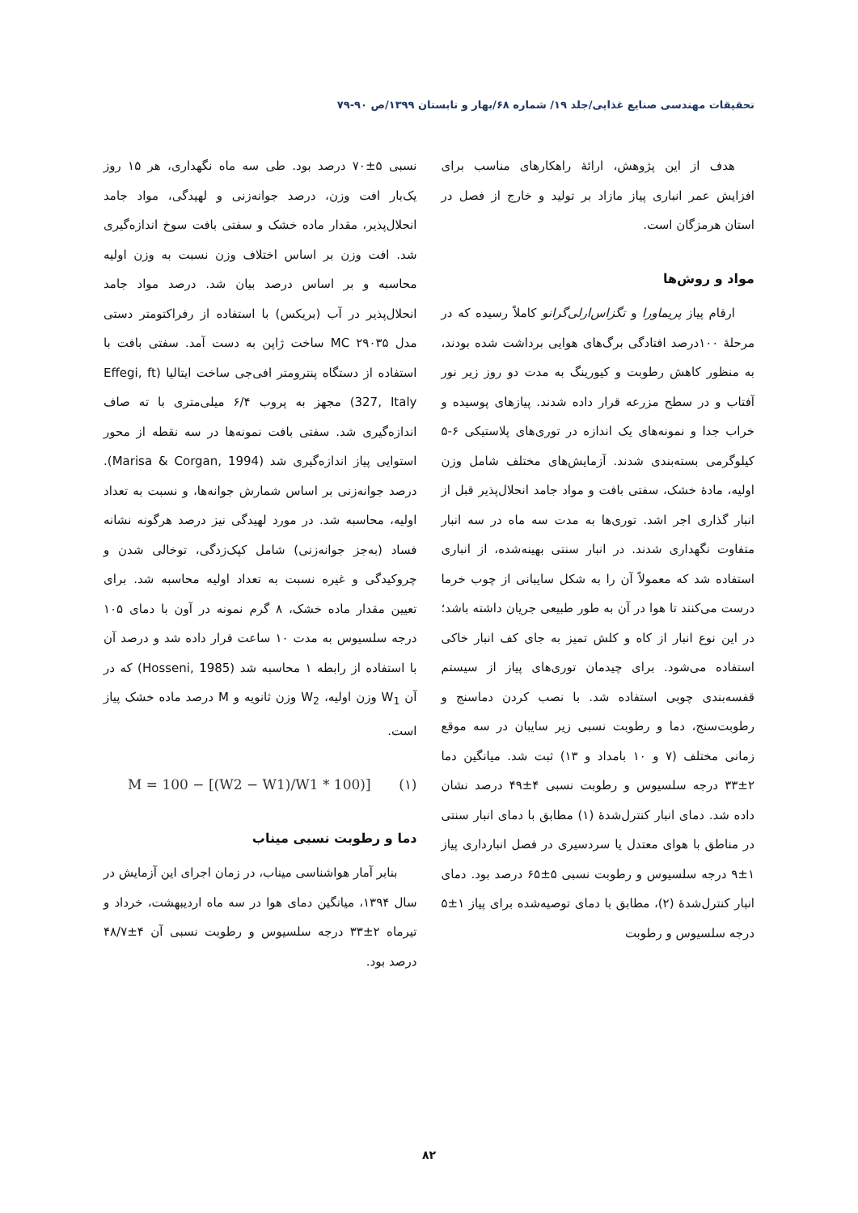تحقیقات مهندسی صنایع غذایی/جلد ۱۹/ شماره ۶۸/بهار و تابستان ۱۳۹۹/ص ۹۰-۷۹
هدف از این پژوهش، ارائهٔ راهکارهای مناسب برای افزایش عمر انباری پیاز مازاد بر تولید و خارج از فصل در استان هرمزگان است.
مواد و روش‌ها
ارقام پیاز پریماورا و تگزاس‌ارلی‌گرانو کاملاً رسیده که در مرحلهٔ ۱۰۰درصد افتادگی برگ‌های هوایی برداشت شده بودند، به منظور کاهش رطوبت و کیورینگ به مدت دو روز زیر نور آفتاب و در سطح مزرعه قرار داده شدند. پیازهای پوسیده و خراب جدا و نمونه‌های یک اندازه در توری‌های پلاستیکی ۶-۵ کیلوگرمی بسته‌بندی شدند. آزمایش‌های مختلف شامل وزن اولیه، مادهٔ خشک، سفتی بافت و مواد جامد انحلال‌پذیر قبل از انبار گذاری اجر اشد. توری‌ها به مدت سه ماه در سه انبار متفاوت نگهداری شدند. در انبار سنتی بهینه‌شده، از انباری استفاده شد که معمولاً آن را به شکل سایبانی از چوب خرما درست می‌کنند تا هوا در آن به طور طبیعی جریان داشته باشد؛ در این نوع انبار از کاه و کلش تمیز به جای کف انبار خاکی استفاده می‌شود. برای چیدمان توری‌های پیاز از سیستم قفسه‌بندی چوبی استفاده شد. با نصب کردن دماسنج و رطوبت‌سنج، دما و رطوبت نسبی زیر سایبان در سه موقع زمانی مختلف (۷ و ۱۰ بامداد و ۱۳) ثبت شد. میانگین دما ۲±۳۳ درجه سلسیوس و رطوبت نسبی ۴±۴۹ درصد نشان داده شد. دمای انبار کنترل‌شدهٔ (۱) مطابق با دمای انبار سنتی در مناطق با هوای معتدل یا سردسیری در فصل انبارداری پیاز ۱±۹ درجه سلسیوس و رطوبت نسبی ۵±۶۵ درصد بود. دمای انبار کنترل‌شدهٔ (۲)، مطابق با دمای توصیه‌شده برای پیاز ۱±۵ درجه سلسیوس و رطوبت
نسبی ۵±۷۰ درصد بود. طی سه ماه نگهداری، هر ۱۵ روز یک‌بار افت وزن، درصد جوانه‌زنی و لهیدگی، مواد جامد انحلال‌پذیر، مقدار ماده خشک و سفتی بافت سوخ اندازه‌گیری شد. افت وزن بر اساس اختلاف وزن نسبت به وزن اولیه محاسبه و بر اساس درصد بیان شد. درصد مواد جامد انحلال‌پذیر در آب (بریکس) با استفاده از رفراکتومتر دستی مدل MC ۲۹۰۳۵ ساخت ژاپن به دست آمد. سفتی بافت با استفاده از دستگاه پنترومتر افی‌جی ساخت ایتالیا (Effegi, ft 327, Italy) مجهز به پروب ۶/۴ میلی‌متری با ته صاف اندازه‌گیری شد. سفتی بافت نمونه‌ها در سه نقطه از محور استوایی پیاز اندازه‌گیری شد (Marisa & Corgan, 1994). درصد جوانه‌زنی بر اساس شمارش جوانه‌ها، و نسبت به تعداد اولیه، محاسبه شد. در مورد لهیدگی نیز درصد هرگونه نشانه فساد (به‌جز جوانه‌زنی) شامل کپک‌زدگی، توخالی شدن و چروکیدگی و غیره نسبت به تعداد اولیه محاسبه شد. برای تعیین مقدار ماده خشک، ۸ گرم نمونه در آون با دمای ۱۰۵ درجه سلسیوس به مدت ۱۰ ساعت قرار داده شد و درصد آن با استفاده از رابطه ۱ محاسبه شد (Hosseni, 1985) که در آن W<sub>1</sub> وزن اولیه، W<sub>2</sub> وزن ثانویه و M درصد ماده خشک پیاز است.
M = 100 − [(W2 − W1)/W1 * 100)] (۱)
دما و رطوبت نسبی میناب
بنابر آمار هواشناسی میناب، در زمان اجرای این آزمایش در سال ۱۳۹۴، میانگین دمای هوا در سه ماه اردیبهشت، خرداد و تیرماه ۲±۳۳ درجه سلسیوس و رطوبت نسبی آن ۴±۴۸/۷ درصد بود.
۸۲